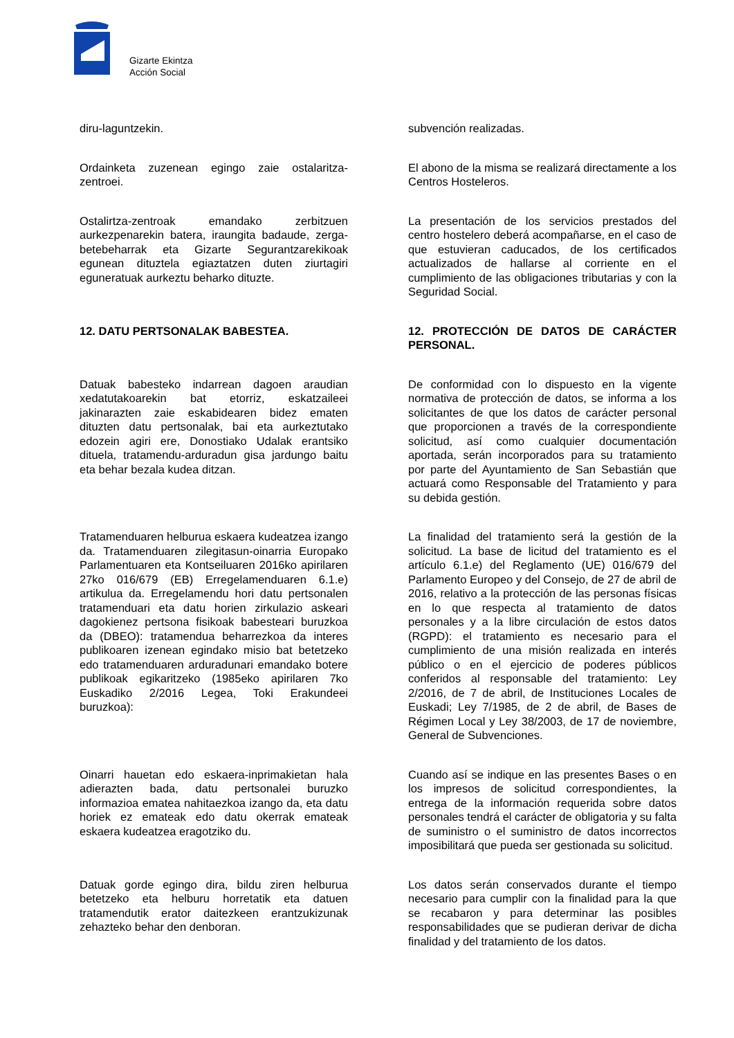Gizarte Ekintza
Acción Social
diru-laguntzekin. subvención realizadas.
Ordainketa zuzenean egingo zaie ostalaritza-zentroei.
El abono de la misma se realizará directamente a los Centros Hosteleros.
Ostalirtza-zentroak emandako zerbitzuen aurkezpenarekin batera, iraungita badaude, zerga-betebeharrak eta Gizarte Segurantzarekikoak egunean dituztela egiaztatzen duten ziurtagiri eguneratuak aurkeztu beharko dituzte.
La presentación de los servicios prestados del centro hostelero deberá acompañarse, en el caso de que estuvieran caducados, de los certificados actualizados de hallarse al corriente en el cumplimiento de las obligaciones tributarias y con la Seguridad Social.
12. DATU PERTSONALAK BABESTEA. 12. PROTECCIÓN DE DATOS DE CARÁCTER PERSONAL.
Datuak babesteko indarrean dagoen araudian xedatutakoarekin bat etorriz, eskatzaileei jakinarazten zaie eskabidearen bidez ematen dituzten datu pertsonalak, bai eta aurkeztutako edozein agiri ere, Donostiako Udalak erantsiko dituela, tratamendu-arduradun gisa jardungo baitu eta behar bezala kudea ditzan.
De conformidad con lo dispuesto en la vigente normativa de protección de datos, se informa a los solicitantes de que los datos de carácter personal que proporcionen a través de la correspondiente solicitud, así como cualquier documentación aportada, serán incorporados para su tratamiento por parte del Ayuntamiento de San Sebastián que actuará como Responsable del Tratamiento y para su debida gestión.
Tratamenduaren helburua eskaera kudeatzea izango da. Tratamenduaren zilegitasun-oinarria Europako Parlamentuaren eta Kontseiluaren 2016ko apirilaren 27ko 016/679 (EB) Erregelamenduaren 6.1.e) artikulua da. Erregelamendu hori datu pertsonalen tratamenduari eta datu horien zirkulazio askeari dagokienez pertsona fisikoak babesteari buruzkoa da (DBEO): tratamendua beharrezkoa da interes publikoaren izenean egindako misio bat betetzeko edo tratamenduaren arduradunari emandako botere publikoak egikaritzeko (1985eko apirilaren 7ko Euskadiko 2/2016 Legea, Toki Erakundeei buruzkoa):
La finalidad del tratamiento será la gestión de la solicitud. La base de licitud del tratamiento es el artículo 6.1.e) del Reglamento (UE) 016/679 del Parlamento Europeo y del Consejo, de 27 de abril de 2016, relativo a la protección de las personas físicas en lo que respecta al tratamiento de datos personales y a la libre circulación de estos datos (RGPD): el tratamiento es necesario para el cumplimiento de una misión realizada en interés público o en el ejercicio de poderes públicos conferidos al responsable del tratamiento: Ley 2/2016, de 7 de abril, de Instituciones Locales de Euskadi; Ley 7/1985, de 2 de abril, de Bases de Régimen Local y Ley 38/2003, de 17 de noviembre, General de Subvenciones.
Oinarri hauetan edo eskaera-inprimakietan hala adierazten bada, datu pertsonalei buruzko informazioa ematea nahitaezkoa izango da, eta datu horiek ez emateak edo datu okerrak emateak eskaera kudeatzea eragotziko du.
Cuando así se indique en las presentes Bases o en los impresos de solicitud correspondientes, la entrega de la información requerida sobre datos personales tendrá el carácter de obligatoria y su falta de suministro o el suministro de datos incorrectos imposibilitará que pueda ser gestionada su solicitud.
Datuak gorde egingo dira, bildu ziren helburua betetzeko eta helburu horretatik eta datuen tratamendutik erator daitezkeen erantzukizunak zehazteko behar den denboran.
Los datos serán conservados durante el tiempo necesario para cumplir con la finalidad para la que se recabaron y para determinar las posibles responsabilidades que se pudieran derivar de dicha finalidad y del tratamiento de los datos.